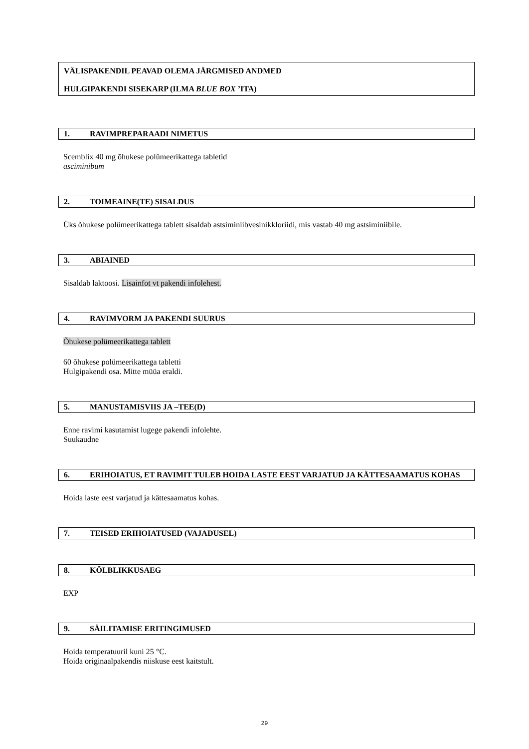VÄLISPAKENDIL PEAVAD OLEMA JÄRGMISED ANDMED
HULGIPAKENDI SISEKARP (ILMA BLUE BOX ’ITA)
1. RAVIMPREPARAADI NIMETUS
Scemblix 40 mg õhukese polümeerikattega tabletid
asciminibum
2. TOIMEAINE(TE) SISALDUS
Üks õhukese polümeerikattega tablett sisaldab astsiminiibvesinikkloriidi, mis vastab 40 mg astsiminiibile.
3. ABIAINED
Sisaldab laktoosi. Lisainfot vt pakendi infolehest.
4. RAVIMVORM JA PAKENDI SUURUS
Õhukese polümeerikattega tablett
60 õhukese polümeerikattega tabletti
Hulgipakendi osa. Mitte müüa eraldi.
5. MANUSTAMISVIIS JA –TEE(D)
Enne ravimi kasutamist lugege pakendi infolehte.
Suukaudne
6. ERIHOIATUS, ET RAVIMIT TULEB HOIDA LASTE EEST VARJATUD JA KÄTTESAAMATUS KOHAS
Hoida laste eest varjatud ja kättesaamatus kohas.
7. TEISED ERIHOIATUSED (VAJADUSEL)
8. KÕLBLIKKUSAEG
EXP
9. SÄILITAMISE ERITINGIMUSED
Hoida temperatuuril kuni 25 °C.
Hoida originaalpakendis niiskuse eest kaitstult.
29